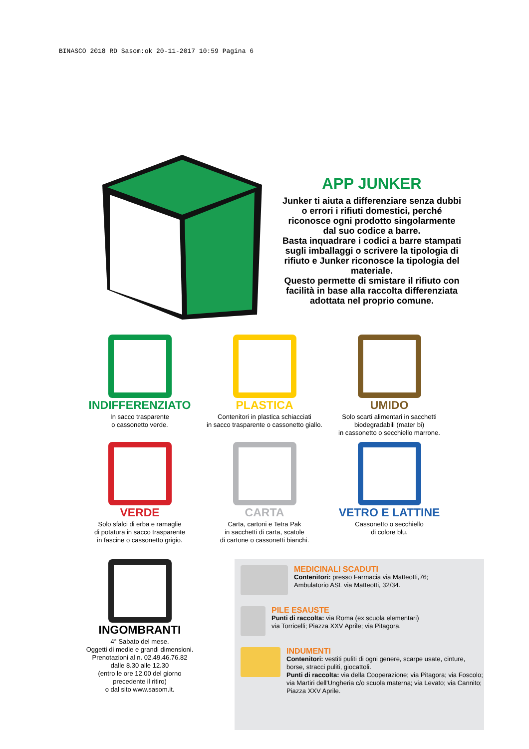BINASCO 2018 RD Sasom:ok 20-11-2017 10:59 Pagina 6
APP JUNKER
Junker ti aiuta a differenziare senza dubbi o errori i rifiuti domestici, perché riconosce ogni prodotto singolarmente dal suo codice a barre.
Basta inquadrare i codici a barre stampati sugli imballaggi o scrivere la tipologia di rifiuto e Junker riconosce la tipologia del materiale.
Questo permette di smistare il rifiuto con facilità in base alla raccolta differenziata adottata nel proprio comune.
INDIFFERENZIATO
In sacco trasparente
o cassonetto verde.
PLASTICA
Contenitori in plastica schiacciati
in sacco trasparente o cassonetto giallo.
UMIDO
Solo scarti alimentari in sacchetti
biodegradabili (mater bi)
in cassonetto o secchiello marrone.
VERDE
Solo sfalci di erba e ramaglie
di potatura in sacco trasparente
in fascine o cassonetto grigio.
CARTA
Carta, cartoni e Tetra Pak
in sacchetti di carta, scatole
di cartone o cassonetti bianchi.
VETRO E LATTINE
Cassonetto o secchiello
di colore blu.
INGOMBRANTI
4° Sabato del mese.
Oggetti di medie e grandi dimensioni.
Prenotazioni al n. 02.49.46.76.82
dalle 8.30 alle 12.30
(entro le ore 12.00 del giorno
precedente il ritiro)
o dal sito www.sasom.it.
MEDICINALI SCADUTI
Contenitori: presso Farmacia via Matteotti,76;
Ambulatorio ASL via Matteotti, 32/34.
PILE ESAUSTE
Punti di raccolta: via Roma (ex scuola elementari)
via Torricelli; Piazza XXV Aprile; via Pitagora.
INDUMENTI
Contenitori: vestiti puliti di ogni genere, scarpe usate, cinture, borse, stracci puliti, giocattoli.
Punti di raccolta: via della Cooperazione; via Pitagora; via Foscolo; via Martiri dell'Ungheria c/o scuola materna; via Levato; via Cannito; Piazza XXV Aprile.